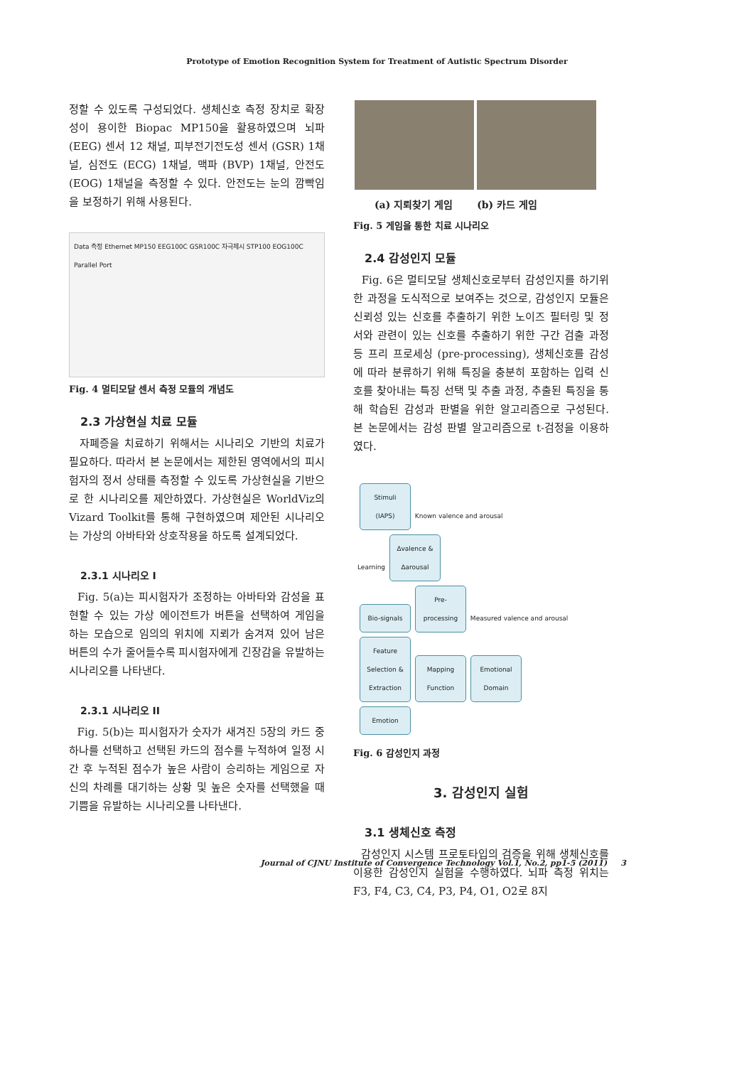Prototype of Emotion Recognition System for Treatment of Autistic Spectrum Disorder
정할 수 있도록 구성되었다. 생체신호 측정 장치로 확장성이 용이한 Biopac MP150을 활용하였으며 뇌파 (EEG) 센서 12 채널, 피부전기전도성 센서 (GSR) 1채널, 심전도 (ECG) 1채널, 맥파 (BVP) 1채널, 안전도 (EOG) 1채널을 측정할 수 있다. 안전도는 눈의 깜빡임을 보정하기 위해 사용된다.
Data 측정 Ethernet MP150 EEG100C GSR100C 자극제시 STP100 EOG100C Parallel Port
Fig. 4 멀티모달 센서 측정 모듈의 개념도
2.3 가상현실 치료 모듈
자폐증을 치료하기 위해서는 시나리오 기반의 치료가 필요하다. 따라서 본 논문에서는 제한된 영역에서의 피시험자의 정서 상태를 측정할 수 있도록 가상현실을 기반으로 한 시나리오를 제안하였다. 가상현실은 WorldViz의 Vizard Toolkit를 통해 구현하였으며 제안된 시나리오는 가상의 아바타와 상호작용을 하도록 설계되었다.
2.3.1 시나리오 I
Fig. 5(a)는 피시험자가 조정하는 아바타와 감성을 표현할 수 있는 가상 에이전트가 버튼을 선택하여 게임을 하는 모습으로 임의의 위치에 지뢰가 숨겨져 있어 남은 버튼의 수가 줄어들수록 피시험자에게 긴장감을 유발하는 시나리오를 나타낸다.
2.3.1 시나리오 II
Fig. 5(b)는 피시험자가 숫자가 새겨진 5장의 카드 중 하나를 선택하고 선택된 카드의 점수를 누적하여 일정 시간 후 누적된 점수가 높은 사람이 승리하는 게임으로 자신의 차례를 대기하는 상황 및 높은 숫자를 선택했을 때 기쁨을 유발하는 시나리오를 나타낸다.
(a) 지뢰찾기 게임 (b) 카드 게임
Fig. 5 게임을 통한 치료 시나리오
2.4 감성인지 모듈
Fig. 6은 멀티모달 생체신호로부터 감성인지를 하기위한 과정을 도식적으로 보여주는 것으로, 감성인지 모듈은 신뢰성 있는 신호를 추출하기 위한 노이즈 필터링 및 정서와 관련이 있는 신호를 추출하기 위한 구간 검출 과정 등 프리 프로세싱 (pre-processing), 생체신호를 감성에 따라 분류하기 위해 특징을 충분히 포함하는 입력 신호를 찾아내는 특징 선택 및 추출 과정, 추출된 특징을 통해 학습된 감성과 판별을 위한 알고리즘으로 구성된다. 본 논문에서는 감성 판별 알고리즘으로 t-검정을 이용하였다.
Stimuli (IAPS) Known valence and arousal
Learning ∆valence & ∆arousal
Bio-signals Pre-processing Measured valence and arousal
Feature Selection & Extraction Mapping Function Emotional Domain
Emotion
Fig. 6 감성인지 과정
3. 감성인지 실험
3.1 생체신호 측정
감성인지 시스템 프로토타입의 검증을 위해 생체신호를 이용한 감성인지 실험을 수행하였다. 뇌파 측정 위치는 F3, F4, C3, C4, P3, P4, O1, O2로 8지
Journal of CJNU Institute of Convergence Technology Vol.1, No.2, pp1-5 (2011) 3